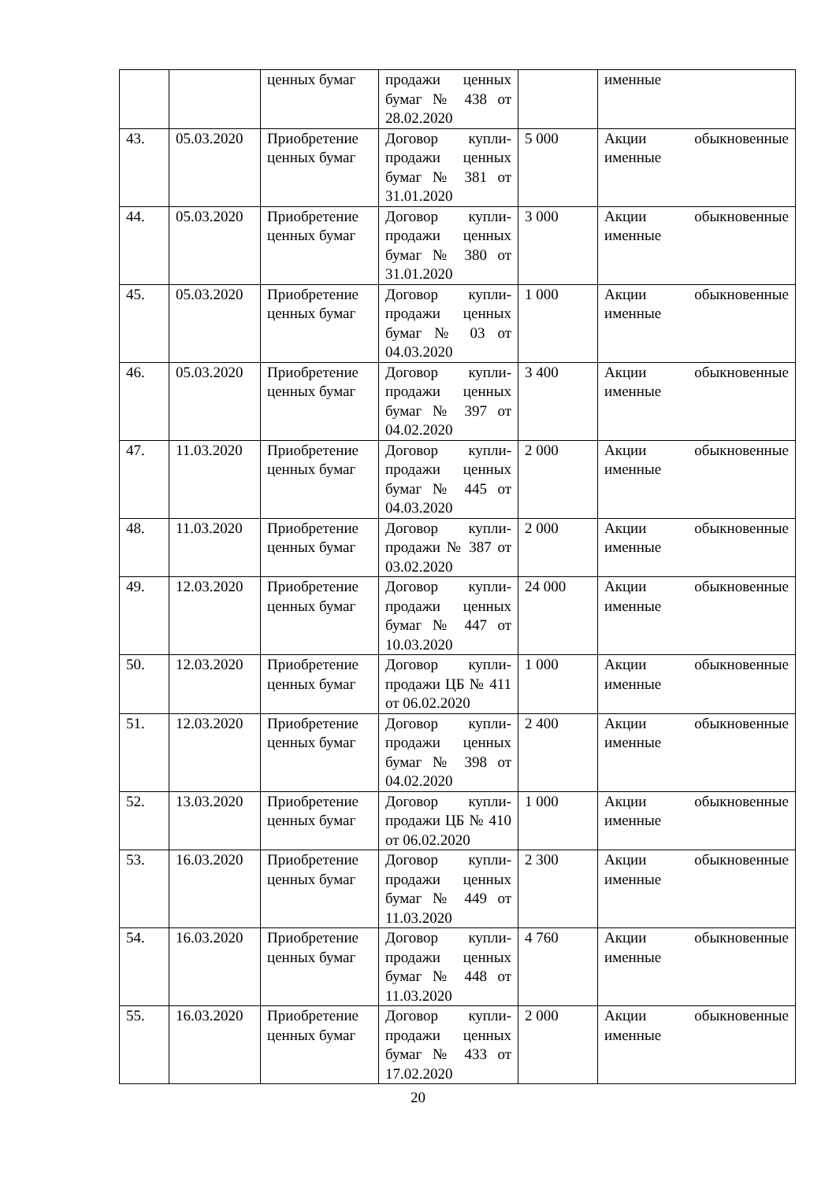| | | ценных бумаг | продажи ценных бумаг № 438 от 28.02.2020 | | именные |
| 43. | 05.03.2020 | Приобретение ценных бумаг | Договор купли-продажи ценных бумаг № 381 от 31.01.2020 | 5 000 | Акции обыкновенные именные |
| 44. | 05.03.2020 | Приобретение ценных бумаг | Договор купли-продажи ценных бумаг № 380 от 31.01.2020 | 3 000 | Акции обыкновенные именные |
| 45. | 05.03.2020 | Приобретение ценных бумаг | Договор купли-продажи ценных бумаг № 03 от 04.03.2020 | 1 000 | Акции обыкновенные именные |
| 46. | 05.03.2020 | Приобретение ценных бумаг | Договор купли-продажи ценных бумаг № 397 от 04.02.2020 | 3 400 | Акции обыкновенные именные |
| 47. | 11.03.2020 | Приобретение ценных бумаг | Договор купли-продажи ценных бумаг № 445 от 04.03.2020 | 2 000 | Акции обыкновенные именные |
| 48. | 11.03.2020 | Приобретение ценных бумаг | Договор купли-продажи № 387 от 03.02.2020 | 2 000 | Акции обыкновенные именные |
| 49. | 12.03.2020 | Приобретение ценных бумаг | Договор купли-продажи ценных бумаг № 447 от 10.03.2020 | 24 000 | Акции обыкновенные именные |
| 50. | 12.03.2020 | Приобретение ценных бумаг | Договор купли-продажи ЦБ № 411 от 06.02.2020 | 1 000 | Акции обыкновенные именные |
| 51. | 12.03.2020 | Приобретение ценных бумаг | Договор купли-продажи ценных бумаг № 398 от 04.02.2020 | 2 400 | Акции обыкновенные именные |
| 52. | 13.03.2020 | Приобретение ценных бумаг | Договор купли-продажи ЦБ № 410 от 06.02.2020 | 1 000 | Акции обыкновенные именные |
| 53. | 16.03.2020 | Приобретение ценных бумаг | Договор купли-продажи ценных бумаг № 449 от 11.03.2020 | 2 300 | Акции обыкновенные именные |
| 54. | 16.03.2020 | Приобретение ценных бумаг | Договор купли-продажи ценных бумаг № 448 от 11.03.2020 | 4 760 | Акции обыкновенные именные |
| 55. | 16.03.2020 | Приобретение ценных бумаг | Договор купли-продажи ценных бумаг № 433 от 17.02.2020 | 2 000 | Акции обыкновенные именные |
20